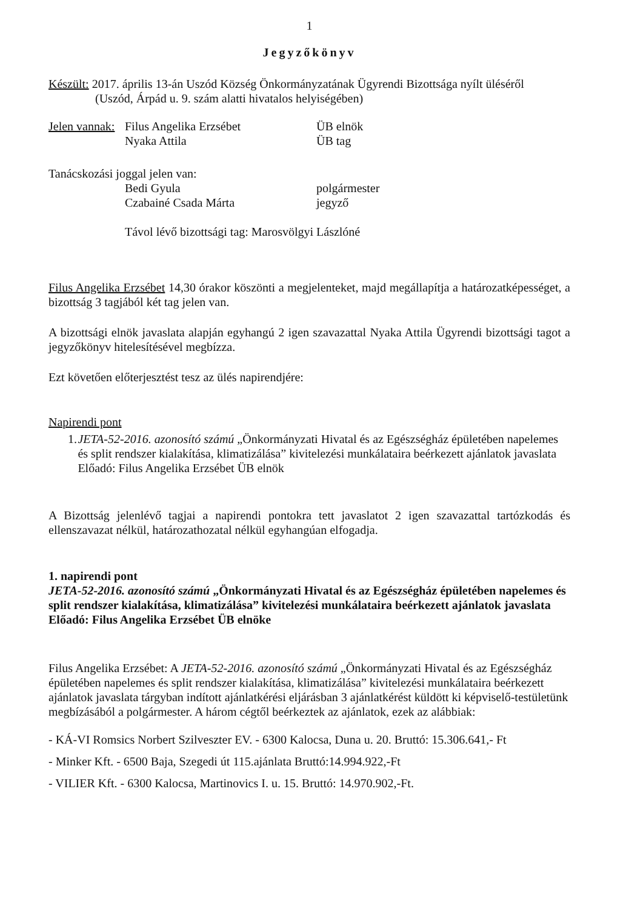1
Jegyzőkönyv
Készült: 2017. április 13-án Uszód Község Önkormányzatának Ügyrendi Bizottsága nyílt üléséről
(Uszód, Árpád u. 9. szám alatti hivatalos helyiségében)
Jelen vannak: Filus Angelika Erzsébet ÜB elnök
Nyaka Attila ÜB tag
Tanácskozási joggal jelen van:
Bedi Gyula polgármester
Czabainé Csada Márta jegyző
Távol lévő bizottsági tag: Marosvölgyi Lászlóné
Filus Angelika Erzsébet 14,30 órakor köszönti a megjelenteket, majd megállapítja a határozatképességet, a bizottság 3 tagjából két tag jelen van.
A bizottsági elnök javaslata alapján egyhangú 2 igen szavazattal Nyaka Attila Ügyrendi bizottsági tagot a jegyzőkönyv hitelesítésével megbízza.
Ezt követően előterjesztést tesz az ülés napirendjére:
Napirendi pont
1. JETA-52-2016. azonosító számú „Önkormányzati Hivatal és az Egészségház épületében napelemes és split rendszer kialakítása, klimatizálása” kivitelezési munkálataira beérkezett ajánlatok javaslata
Előadó: Filus Angelika Erzsébet ÜB elnök
A Bizottság jelenlévő tagjai a napirendi pontokra tett javaslatot 2 igen szavazattal tartózkodás és ellenszavazat nélkül, határozathozatal nélkül egyhangúan elfogadja.
1. napirendi pont
JETA-52-2016. azonosító számú „Önkormányzati Hivatal és az Egészségház épületében napelemes és split rendszer kialakítása, klimatizálása” kivitelezési munkálataira beérkezett ajánlatok javaslata
Előadó: Filus Angelika Erzsébet ÜB elnöke
Filus Angelika Erzsébet: A JETA-52-2016. azonosító számú „Önkormányzati Hivatal és az Egészségház épületében napelemes és split rendszer kialakítása, klimatizálása” kivitelezési munkálataira beérkezett ajánlatok javaslata tárgyban indított ajánlatkérési eljárásban 3 ajánlatkérést küldött ki képviselő-testületünk megbízásából a polgármester. A három cégtől beérkeztek az ajánlatok, ezek az alábbiak:
- KÁ-VI Romsics Norbert Szilveszter EV. - 6300 Kalocsa, Duna u. 20. Bruttó: 15.306.641,- Ft
- Minker Kft. - 6500 Baja, Szegedi út 115.ajánlata Bruttó:14.994.922,-Ft
- VILIER Kft. - 6300 Kalocsa, Martinovics I. u. 15. Bruttó: 14.970.902,-Ft.